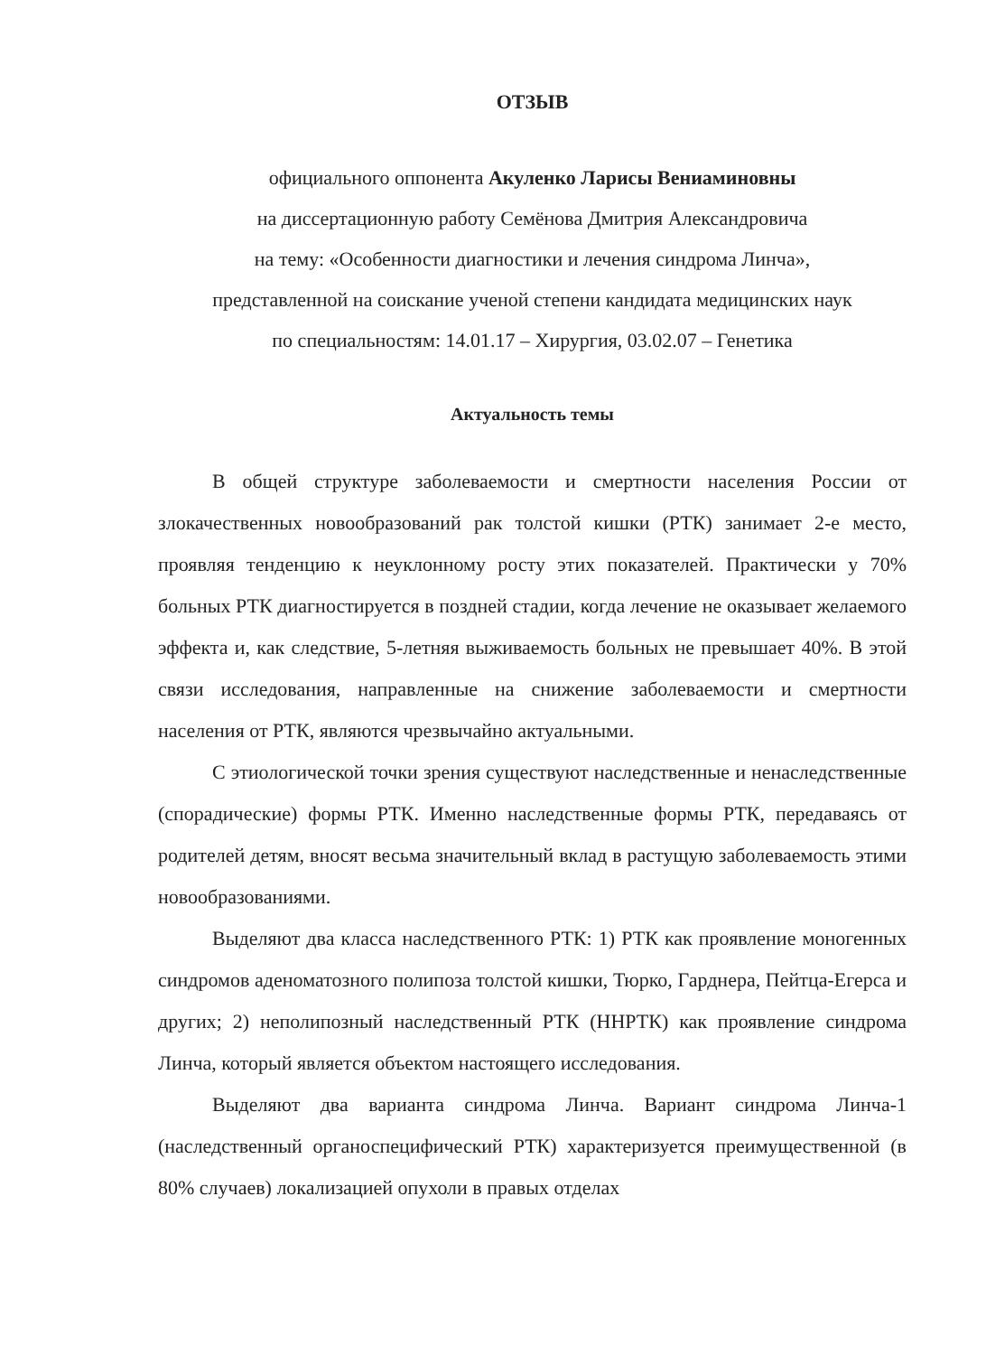ОТЗЫВ
официального оппонента Акуленко Ларисы Вениаминовны
на диссертационную работу Семёнова Дмитрия Александровича
на тему: «Особенности диагностики и лечения синдрома Линча»,
представленной на соискание ученой степени кандидата медицинских наук
по специальностям: 14.01.17 – Хирургия, 03.02.07 – Генетика
Актуальность темы
В общей структуре заболеваемости и смертности населения России от злокачественных новообразований рак толстой кишки (РТК) занимает 2-е место, проявляя тенденцию к неуклонному росту этих показателей. Практически у 70% больных РТК диагностируется в поздней стадии, когда лечение не оказывает желаемого эффекта и, как следствие, 5-летняя выживаемость больных не превышает 40%. В этой связи исследования, направленные на снижение заболеваемости и смертности населения от РТК, являются чрезвычайно актуальными.
С этиологической точки зрения существуют наследственные и ненаследственные (спорадические) формы РТК. Именно наследственные формы РТК, передаваясь от родителей детям, вносят весьма значительный вклад в растущую заболеваемость этими новообразованиями.
Выделяют два класса наследственного РТК: 1) РТК как проявление моногенных синдромов аденоматозного полипоза толстой кишки, Тюрко, Гарднера, Пейтца-Егерса и других; 2) неполипозный наследственный РТК (ННРТК) как проявление синдрома Линча, который является объектом настоящего исследования.
Выделяют два варианта синдрома Линча. Вариант синдрома Линча-1 (наследственный органоспецифический РТК) характеризуется преимущественной (в 80% случаев) локализацией опухоли в правых отделах